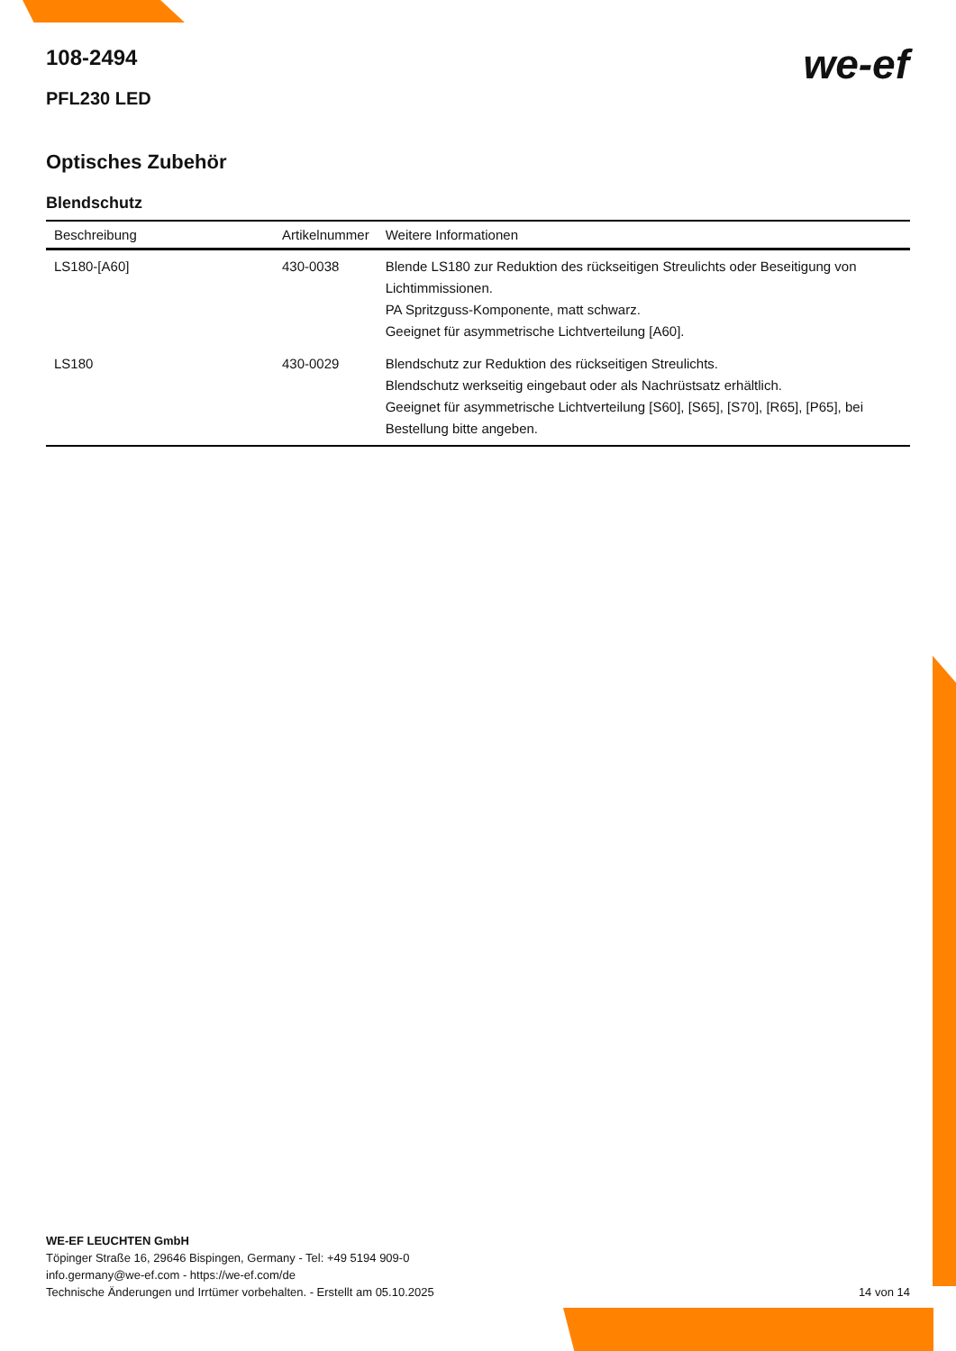108-2494
PFL230 LED
we-ef
Optisches Zubehör
Blendschutz
| Beschreibung | Artikelnummer | Weitere Informationen |
| --- | --- | --- |
| LS180-[A60] | 430-0038 | Blende LS180 zur Reduktion des rückseitigen Streulichts oder Beseitigung von Lichtimmissionen. PA Spritzguss-Komponente, matt schwarz. Geeignet für asymmetrische Lichtverteilung [A60]. |
| LS180 | 430-0029 | Blendschutz zur Reduktion des rückseitigen Streulichts. Blendschutz werkseitig eingebaut oder als Nachrüstsatz erhältlich. Geeignet für asymmetrische Lichtverteilung [S60], [S65], [S70], [R65], [P65], bei Bestellung bitte angeben. |
WE-EF LEUCHTEN GmbH
Töpinger Straße 16, 29646 Bispingen, Germany - Tel: +49 5194 909-0
info.germany@we-ef.com - https://we-ef.com/de
14 von 14 Technische Änderungen und Irrtümer vorbehalten. - Erstellt am 05.10.2025